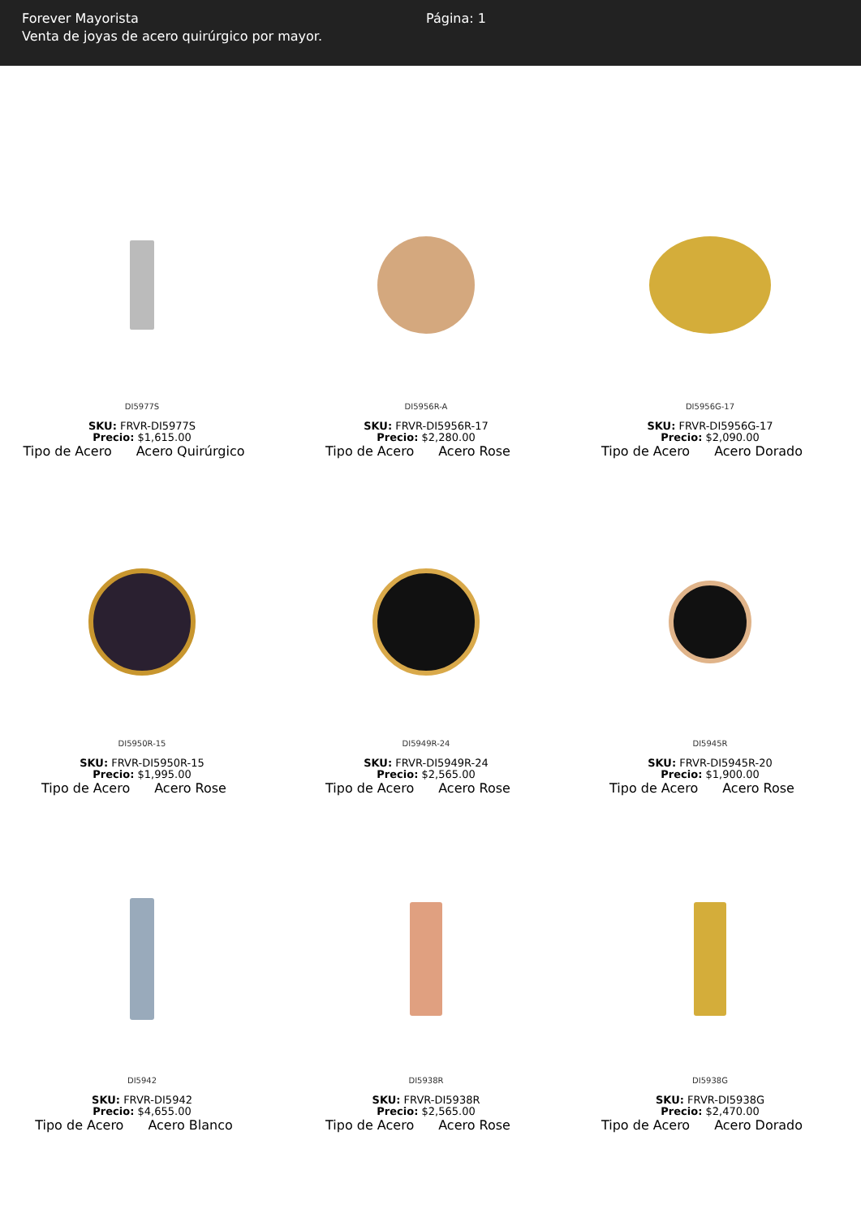Forever Mayorista
Venta de joyas de acero quirúrgico por mayor.
Página: 1
DI5977S
SKU: FRVR-DI5977S
Precio: $1,615.00
Tipo de Acero Acero Quirúrgico
DI5956R-A
SKU: FRVR-DI5956R-17
Precio: $2,280.00
Tipo de Acero Acero Rose
DI5956G-17
SKU: FRVR-DI5956G-17
Precio: $2,090.00
Tipo de Acero Acero Dorado
DI5950R-15
SKU: FRVR-DI5950R-15
Precio: $1,995.00
Tipo de Acero Acero Rose
DI5949R-24
SKU: FRVR-DI5949R-24
Precio: $2,565.00
Tipo de Acero Acero Rose
DI5945R
SKU: FRVR-DI5945R-20
Precio: $1,900.00
Tipo de Acero Acero Rose
DI5942
SKU: FRVR-DI5942
Precio: $4,655.00
Tipo de Acero Acero Blanco
DI5938R
SKU: FRVR-DI5938R
Precio: $2,565.00
Tipo de Acero Acero Rose
DI5938G
SKU: FRVR-DI5938G
Precio: $2,470.00
Tipo de Acero Acero Dorado